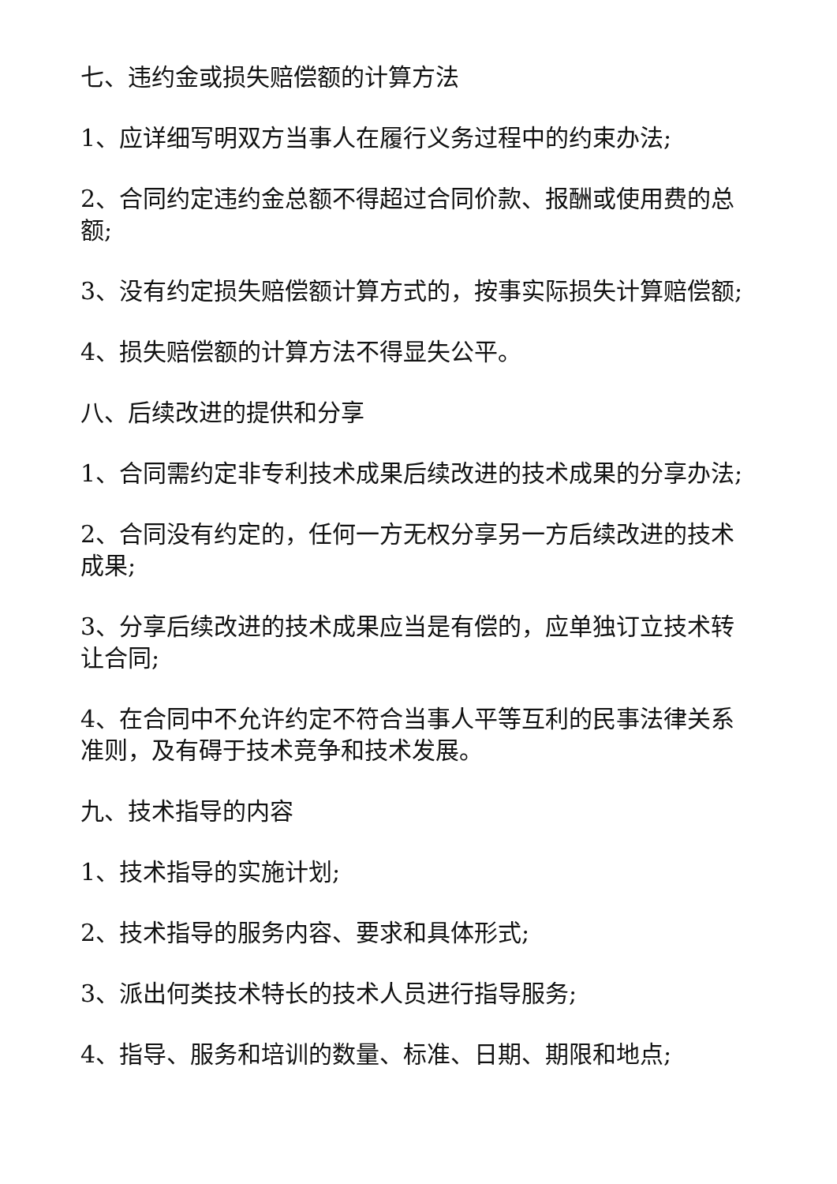七、违约金或损失赔偿额的计算方法
1、应详细写明双方当事人在履行义务过程中的约束办法;
2、合同约定违约金总额不得超过合同价款、报酬或使用费的总额;
3、没有约定损失赔偿额计算方式的，按事实际损失计算赔偿额;
4、损失赔偿额的计算方法不得显失公平。
八、后续改进的提供和分享
1、合同需约定非专利技术成果后续改进的技术成果的分享办法;
2、合同没有约定的，任何一方无权分享另一方后续改进的技术成果;
3、分享后续改进的技术成果应当是有偿的，应单独订立技术转让合同;
4、在合同中不允许约定不符合当事人平等互利的民事法律关系准则，及有碍于技术竞争和技术发展。
九、技术指导的内容
1、技术指导的实施计划;
2、技术指导的服务内容、要求和具体形式;
3、派出何类技术特长的技术人员进行指导服务;
4、指导、服务和培训的数量、标准、日期、期限和地点;